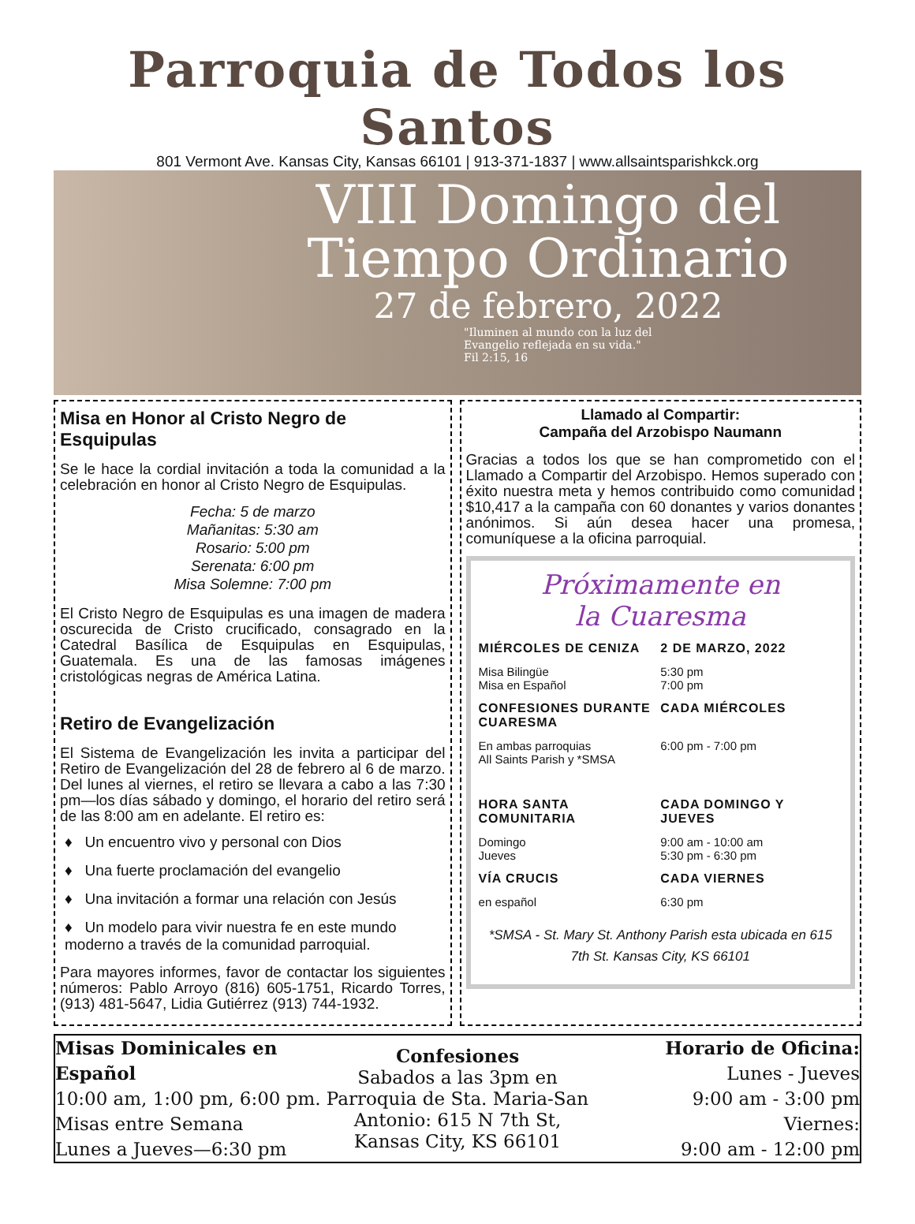Parroquia de Todos los Santos
801 Vermont Ave. Kansas City, Kansas 66101 | 913-371-1837 | www.allsaintsparishkck.org
VIII Domingo del Tiempo Ordinario
27 de febrero, 2022
"Iluminen al mundo con la luz del
Evangelio reflejada en su vida."
Fil 2:15, 16
Misa en Honor al Cristo Negro de Esquipulas
Se le hace la cordial invitación a toda la comunidad a la celebración en honor al Cristo Negro de Esquipulas.
Fecha: 5 de marzo
Mañanitas: 5:30 am
Rosario: 5:00 pm
Serenata: 6:00 pm
Misa Solemne: 7:00 pm
El Cristo Negro de Esquipulas es una imagen de madera oscurecida de Cristo crucificado, consagrado en la Catedral Basílica de Esquipulas en Esquipulas, Guatemala. Es una de las famosas imágenes cristológicas negras de América Latina.
Retiro de Evangelización
El Sistema de Evangelización les invita a participar del Retiro de Evangelización del 28 de febrero al 6 de marzo. Del lunes al viernes, el retiro se llevara a cabo a las 7:30 pm—los días sábado y domingo, el horario del retiro será de las 8:00 am en adelante. El retiro es:
♦ Un encuentro vivo y personal con Dios
♦ Una fuerte proclamación del evangelio
♦ Una invitación a formar una relación con Jesús
♦ Un modelo para vivir nuestra fe en este mundo moderno a través de la comunidad parroquial.
Para mayores informes, favor de contactar los siguientes números: Pablo Arroyo (816) 605-1751, Ricardo Torres, (913) 481-5647, Lidia Gutiérrez (913) 744-1932.
Llamado al Compartir:
Campaña del Arzobispo Naumann
Gracias a todos los que se han comprometido con el Llamado a Compartir del Arzobispo. Hemos superado con éxito nuestra meta y hemos contribuido como comunidad $10,417 a la campaña con 60 donantes y varios donantes anónimos. Si aún desea hacer una promesa, comuníquese a la oficina parroquial.
Próximamente en
la Cuaresma
MIÉRCOLES DE CENIZA 2 DE MARZO, 2022
Misa Bilingüe
Misa en Español
5:30 pm
7:00 pm
CONFESIONES DURANTE CUARESMA CADA MIÉRCOLES
En ambas parroquias
All Saints Parish y *SMSA
6:00 pm - 7:00 pm
HORA SANTA COMUNITARIA CADA DOMINGO Y JUEVES
Domingo
Jueves
9:00 am - 10:00 am
5:30 pm - 6:30 pm
VÍA CRUCIS CADA VIERNES
en español 6:30 pm
*SMSA - St. Mary St. Anthony Parish esta ubicada en 615 7th St. Kansas City, KS 66101
Misas Dominicales en Español
10:00 am, 1:00 pm, 6:00 pm.
Misas entre Semana
Lunes a Jueves—6:30 pm
Confesiones
Sabados a las 3pm en
Parroquia de Sta. Maria-San Antonio: 615 N 7th St,
Kansas City, KS 66101
Horario de Oficina:
Lunes - Jueves
9:00 am - 3:00 pm
Viernes:
9:00 am - 12:00 pm